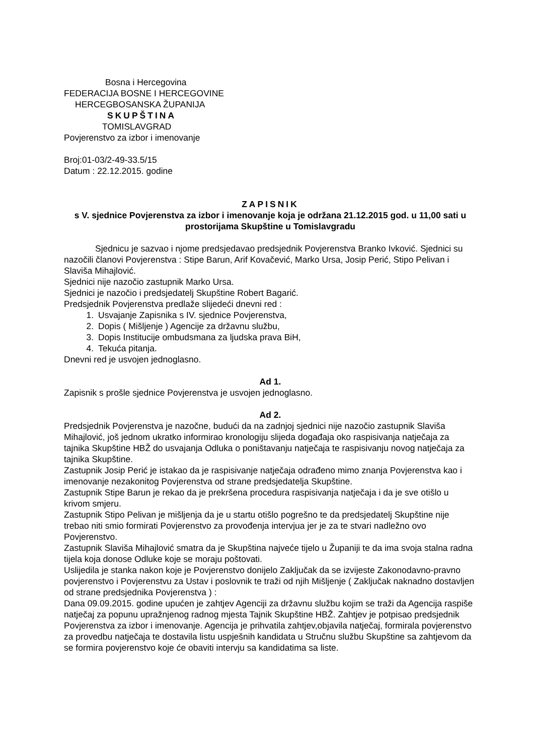Bosna i Hercegovina
FEDERACIJA BOSNE I HERCEGOVINE
HERCEGBOSANSKA ŽUPANIJA
SKUPŠTINA
TOMISLAVGRAD
Povjerenstvo za izbor i imenovanje
Broj:01-03/2-49-33.5/15
Datum : 22.12.2015. godine
ZAPISNIK
s V. sjednice Povjerenstva za izbor i imenovanje koja je održana 21.12.2015 god. u 11,00 sati u prostorijama Skupštine u Tomislavgradu
Sjednicu je sazvao i njome predsjedavao predsjednik Povjerenstva Branko Ivković. Sjednici su nazočili članovi Povjerenstva : Stipe Barun, Arif Kovačević, Marko Ursa, Josip Perić, Stipo Pelivan i Slaviša Mihajlović.
Sjednici nije nazočio zastupnik Marko Ursa.
Sjednici je nazočio i predsjedatelj Skupštine Robert Bagarić.
Predsjednik Povjerenstva predlaže slijedeći dnevni red :
1. Usvajanje Zapisnika s IV. sjednice Povjerenstva,
2. Dopis ( Mišljenje ) Agencije za državnu službu,
3. Dopis Institucije ombudsmana za ljudska prava BiH,
4. Tekuća pitanja.
Dnevni red je usvojen jednoglasno.
Ad 1.
Zapisnik s prošle sjednice Povjerenstva je usvojen jednoglasno.
Ad 2.
Predsjednik Povjerenstva je nazočne, budući da na zadnjoj sjednici nije nazočio zastupnik Slaviša Mihajlović, još jednom ukratko informirao kronologiju slijeda događaja oko raspisivanja natječaja za tajnika Skupštine HBŽ do usvajanja Odluka o poništavanju natječaja te raspisivanju novog natječaja za tajnika Skupštine.
Zastupnik Josip Perić je istakao da je raspisivanje natječaja odrađeno mimo znanja Povjerenstva kao i imenovanje nezakonitog Povjerenstva od strane predsjedatelja Skupštine.
Zastupnik Stipe Barun je rekao da je prekršena procedura raspisivanja natječaja i da je sve otišlo u krivom smjeru.
Zastupnik Stipo Pelivan je mišljenja da je u startu otišlo pogrešno te da predsjedatelj Skupštine nije trebao niti smio formirati Povjerenstvo za provođenja intervjua jer je za te stvari nadležno ovo Povjerenstvo.
Zastupnik Slaviša Mihajlović smatra da je Skupština najveće tijelo u Županiji te da ima svoja stalna radna tijela koja donose Odluke koje se moraju poštovati.
Uslijedila je stanka nakon koje je Povjerenstvo donijelo Zaključak da se izvijeste Zakonodavno-pravno povjerenstvo i Povjerenstvu za Ustav i poslovnik te traži od njih Mišljenje ( Zaključak naknadno dostavljen od strane predsjednika Povjerenstva ) :
Dana 09.09.2015. godine upućen je zahtjev Agenciji za državnu službu kojim se traži da Agencija raspiše natječaj za popunu upražnjenog radnog mjesta Tajnik Skupštine HBŽ. Zahtjev je potpisao predsjednik Povjerenstva za izbor i imenovanje. Agencija je prihvatila zahtjev,objavila natječaj, formirala povjerenstvo za provedbu natječaja te dostavila listu uspješnih kandidata u Stručnu službu Skupštine sa zahtjevom da se formira povjerenstvo koje će obaviti intervju sa kandidatima sa liste.